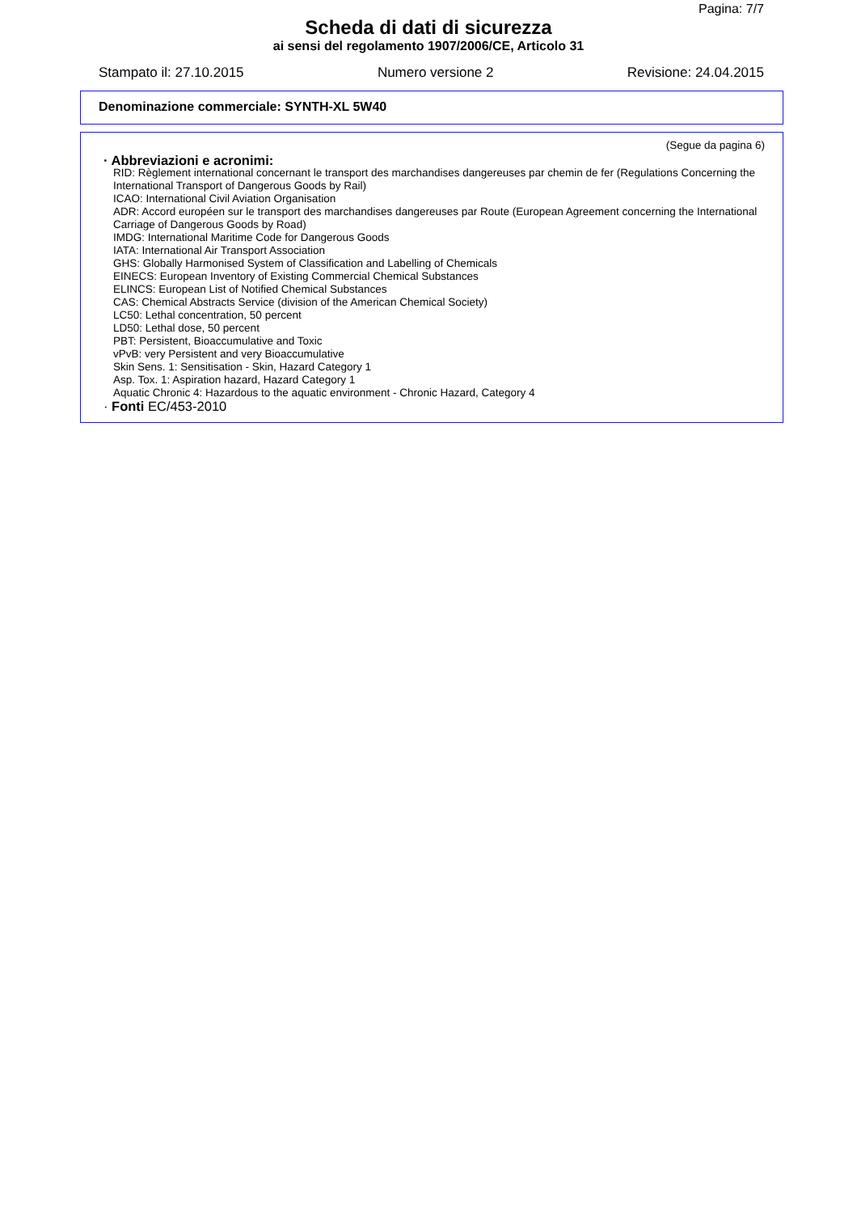Pagina: 7/7
Scheda di dati di sicurezza
ai sensi del regolamento 1907/2006/CE, Articolo 31
Stampato il: 27.10.2015 Numero versione 2 Revisione: 24.04.2015
Denominazione commerciale: SYNTH-XL 5W40
(Segue da pagina 6)
· Abbreviazioni e acronimi:
RID: Règlement international concernant le transport des marchandises dangereuses par chemin de fer (Regulations Concerning the International Transport of Dangerous Goods by Rail)
ICAO: International Civil Aviation Organisation
ADR: Accord européen sur le transport des marchandises dangereuses par Route (European Agreement concerning the International Carriage of Dangerous Goods by Road)
IMDG: International Maritime Code for Dangerous Goods
IATA: International Air Transport Association
GHS: Globally Harmonised System of Classification and Labelling of Chemicals
EINECS: European Inventory of Existing Commercial Chemical Substances
ELINCS: European List of Notified Chemical Substances
CAS: Chemical Abstracts Service (division of the American Chemical Society)
LC50: Lethal concentration, 50 percent
LD50: Lethal dose, 50 percent
PBT: Persistent, Bioaccumulative and Toxic
vPvB: very Persistent and very Bioaccumulative
Skin Sens. 1: Sensitisation - Skin, Hazard Category 1
Asp. Tox. 1: Aspiration hazard, Hazard Category 1
Aquatic Chronic 4: Hazardous to the aquatic environment - Chronic Hazard, Category 4
· Fonti EC/453-2010